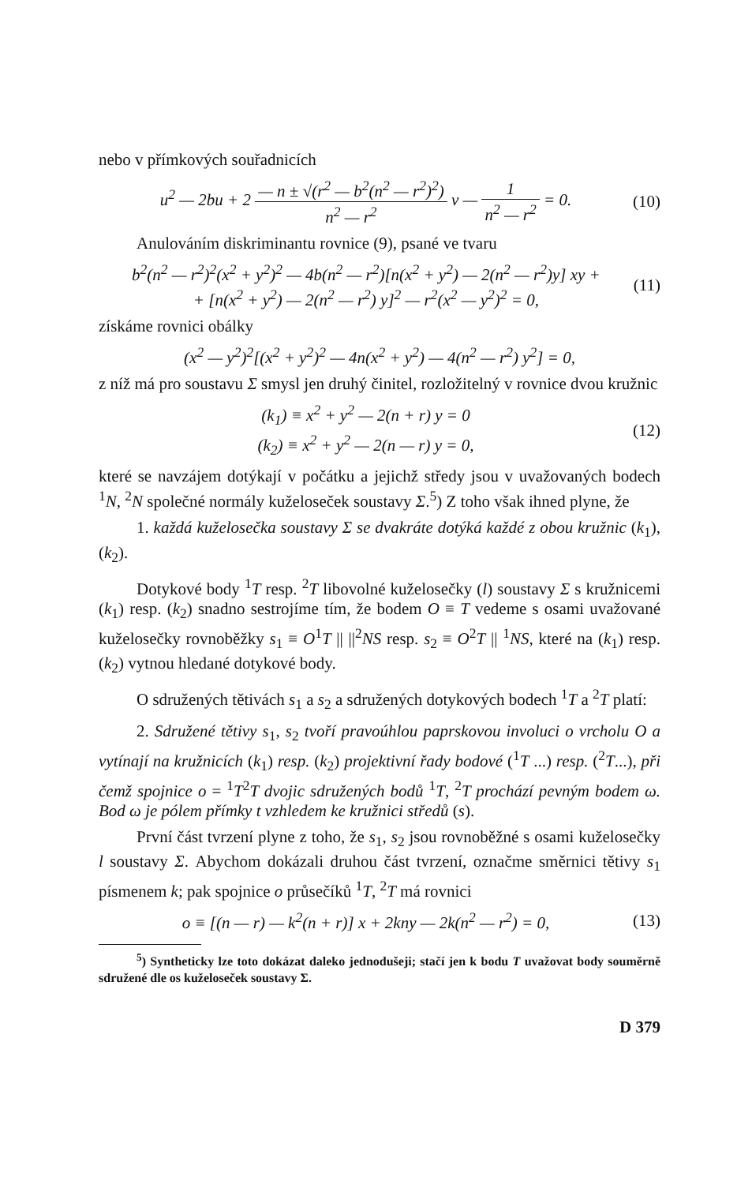nebo v přímkových souřadnicích
u<sup>2</sup> — 2bu + 2 — n ± √(r<sup>2</sup> — b<sup>2</sup>(n<sup>2</sup> — r<sup>2</sup>)<sup>2</sup>) n<sup>2</sup> — r<sup>2</sup> v — 1 n<sup>2</sup> — r<sup>2</sup> = 0.
(10)
Anulováním diskriminantu rovnice (9), psané ve tvaru
b<sup>2</sup>(n<sup>2</sup> — r<sup>2</sup>)<sup>2</sup>(x<sup>2</sup> + y<sup>2</sup>)<sup>2</sup> — 4b(n<sup>2</sup> — r<sup>2</sup>)[n(x<sup>2</sup> + y<sup>2</sup>) — 2(n<sup>2</sup> — r<sup>2</sup>)y] xy +
+ [n(x<sup>2</sup> + y<sup>2</sup>) — 2(n<sup>2</sup> — r<sup>2</sup>) y]<sup>2</sup> — r<sup>2</sup>(x<sup>2</sup> — y<sup>2</sup>)<sup>2</sup> = 0,
(11)
získáme rovnici obálky
(x<sup>2</sup> — y<sup>2</sup>)<sup>2</sup>[(x<sup>2</sup> + y<sup>2</sup>)<sup>2</sup> — 4n(x<sup>2</sup> + y<sup>2</sup>) — 4(n<sup>2</sup> — r<sup>2</sup>) y<sup>2</sup>] = 0,
z níž má pro soustavu Σ smysl jen druhý činitel, rozložitelný v rovnice dvou kružnic
(k<sub>1</sub>) ≡ x<sup>2</sup> + y<sup>2</sup> — 2(n + r) y = 0
(k<sub>2</sub>) ≡ x<sup>2</sup> + y<sup>2</sup> — 2(n — r) y = 0,
(12)
které se navzájem dotýkají v počátku a jejichž středy jsou v uvažovaných bodech <sup>1</sup>N, <sup>2</sup>N společné normály kuželoseček soustavy Σ.<sup>5</sup>) Z toho však ihned plyne, že
1. každá kuželosečka soustavy Σ se dvakráte dotýká každé z obou kružnic (k<sub>1</sub>), (k<sub>2</sub>).
Dotykové body <sup>1</sup>T resp. <sup>2</sup>T libovolné kuželosečky (l) soustavy Σ s kružnicemi (k<sub>1</sub>) resp. (k<sub>2</sub>) snadno sestrojíme tím, že bodem O ≡ T vedeme s osami uvažované kuželosečky rovnoběžky s<sub>1</sub> ≡ O<sup>1</sup>T || ||<sup>2</sup>NS resp. s<sub>2</sub> ≡ O<sup>2</sup>T || <sup>1</sup>NS, které na (k<sub>1</sub>) resp. (k<sub>2</sub>) vytnou hledané dotykové body.
O sdružených tětivách s<sub>1</sub> a s<sub>2</sub> a sdružených dotykových bodech <sup>1</sup>T a <sup>2</sup>T platí:
2. Sdružené tětivy s<sub>1</sub>, s<sub>2</sub> tvoří pravoúhlou paprskovou involuci o vrcholu O a vytínají na kružnicích (k<sub>1</sub>) resp. (k<sub>2</sub>) projektivní řady bodové (<sup>1</sup>T ...) resp. (<sup>2</sup>T...), při čemž spojnice o = <sup>1</sup>T<sup>2</sup>T dvojic sdružených bodů <sup>1</sup>T, <sup>2</sup>T prochází pevným bodem ω. Bod ω je pólem přímky t vzhledem ke kružnici středů (s).
První část tvrzení plyne z toho, že s<sub>1</sub>, s<sub>2</sub> jsou rovnoběžné s osami kuželosečky l soustavy Σ. Abychom dokázali druhou část tvrzení, označme směrnici tětivy s<sub>1</sub> písmenem k; pak spojnice o průsečíků <sup>1</sup>T, <sup>2</sup>T má rovnici
o ≡ [(n — r) — k<sup>2</sup>(n + r)] x + 2kny — 2k(n<sup>2</sup> — r<sup>2</sup>) = 0,
(13)
<sup>5</sup>) Syntheticky lze toto dokázat daleko jednodušeji; stačí jen k bodu T uvažovat body souměrně sdružené dle os kuželoseček soustavy Σ.
D 379